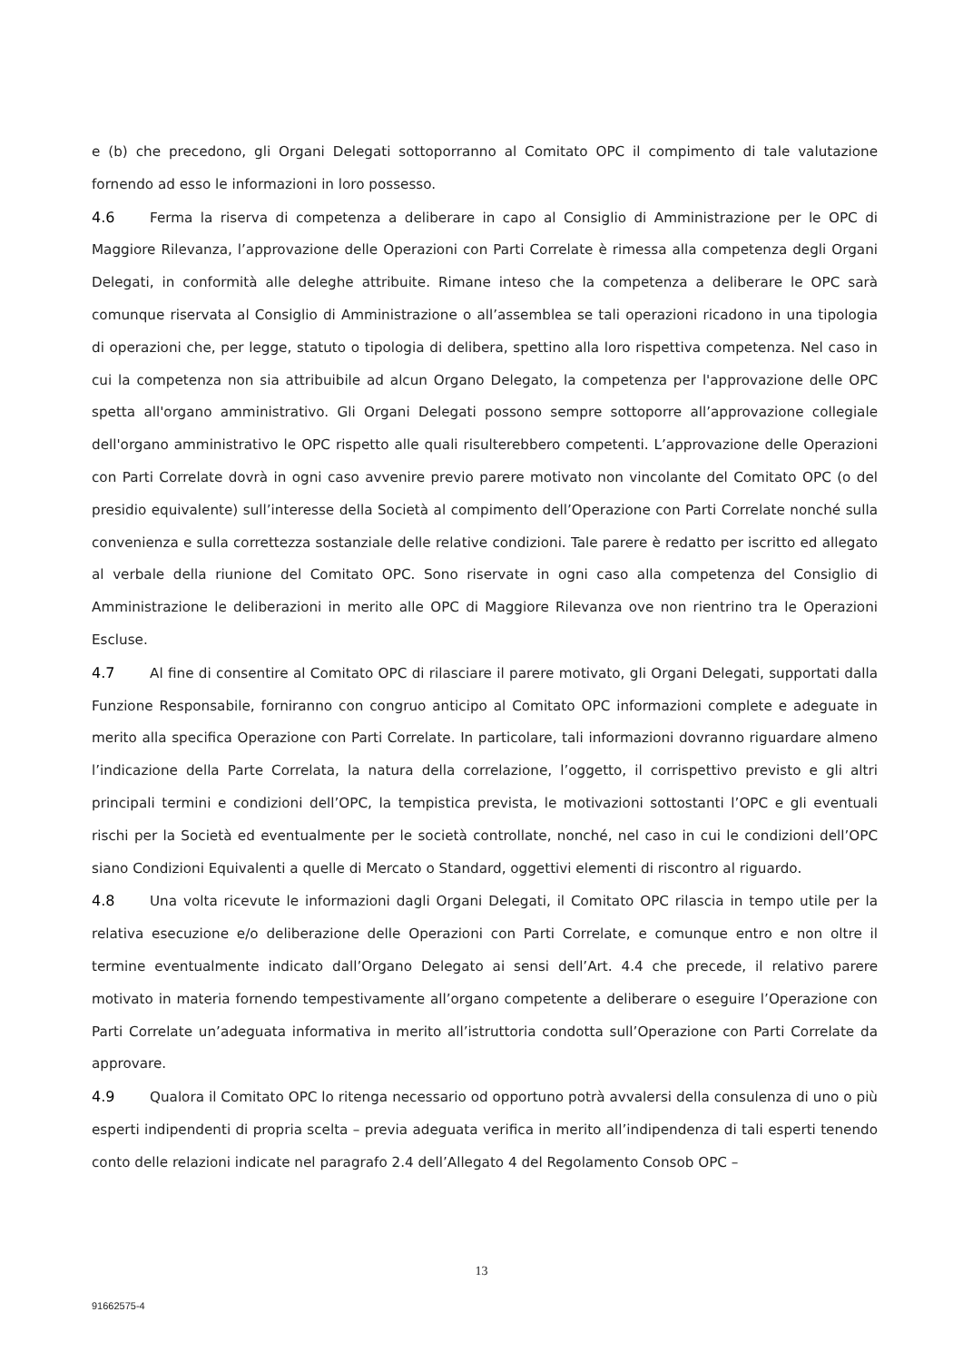e (b) che precedono, gli Organi Delegati sottoporranno al Comitato OPC il compimento di tale valutazione fornendo ad esso le informazioni in loro possesso.
4.6 Ferma la riserva di competenza a deliberare in capo al Consiglio di Amministrazione per le OPC di Maggiore Rilevanza, l’approvazione delle Operazioni con Parti Correlate è rimessa alla competenza degli Organi Delegati, in conformità alle deleghe attribuite. Rimane inteso che la competenza a deliberare le OPC sarà comunque riservata al Consiglio di Amministrazione o all’assemblea se tali operazioni ricadono in una tipologia di operazioni che, per legge, statuto o tipologia di delibera, spettino alla loro rispettiva competenza. Nel caso in cui la competenza non sia attribuibile ad alcun Organo Delegato, la competenza per l'approvazione delle OPC spetta all'organo amministrativo. Gli Organi Delegati possono sempre sottoporre all’approvazione collegiale dell'organo amministrativo le OPC rispetto alle quali risulterebbero competenti. L’approvazione delle Operazioni con Parti Correlate dovrà in ogni caso avvenire previo parere motivato non vincolante del Comitato OPC (o del presidio equivalente) sull’interesse della Società al compimento dell’Operazione con Parti Correlate nonché sulla convenienza e sulla correttezza sostanziale delle relative condizioni. Tale parere è redatto per iscritto ed allegato al verbale della riunione del Comitato OPC. Sono riservate in ogni caso alla competenza del Consiglio di Amministrazione le deliberazioni in merito alle OPC di Maggiore Rilevanza ove non rientrino tra le Operazioni Escluse.
4.7 Al fine di consentire al Comitato OPC di rilasciare il parere motivato, gli Organi Delegati, supportati dalla Funzione Responsabile, forniranno con congruo anticipo al Comitato OPC informazioni complete e adeguate in merito alla specifica Operazione con Parti Correlate. In particolare, tali informazioni dovranno riguardare almeno l’indicazione della Parte Correlata, la natura della correlazione, l’oggetto, il corrispettivo previsto e gli altri principali termini e condizioni dell’OPC, la tempistica prevista, le motivazioni sottostanti l’OPC e gli eventuali rischi per la Società ed eventualmente per le società controllate, nonché, nel caso in cui le condizioni dell’OPC siano Condizioni Equivalenti a quelle di Mercato o Standard, oggettivi elementi di riscontro al riguardo.
4.8 Una volta ricevute le informazioni dagli Organi Delegati, il Comitato OPC rilascia in tempo utile per la relativa esecuzione e/o deliberazione delle Operazioni con Parti Correlate, e comunque entro e non oltre il termine eventualmente indicato dall’Organo Delegato ai sensi dell’Art. 4.4 che precede, il relativo parere motivato in materia fornendo tempestivamente all’organo competente a deliberare o eseguire l’Operazione con Parti Correlate un’adeguata informativa in merito all’istruttoria condotta sull’Operazione con Parti Correlate da approvare.
4.9 Qualora il Comitato OPC lo ritenga necessario od opportuno potrà avvalersi della consulenza di uno o più esperti indipendenti di propria scelta – previa adeguata verifica in merito all’indipendenza di tali esperti tenendo conto delle relazioni indicate nel paragrafo 2.4 dell’Allegato 4 del Regolamento Consob OPC –
13
91662575-4